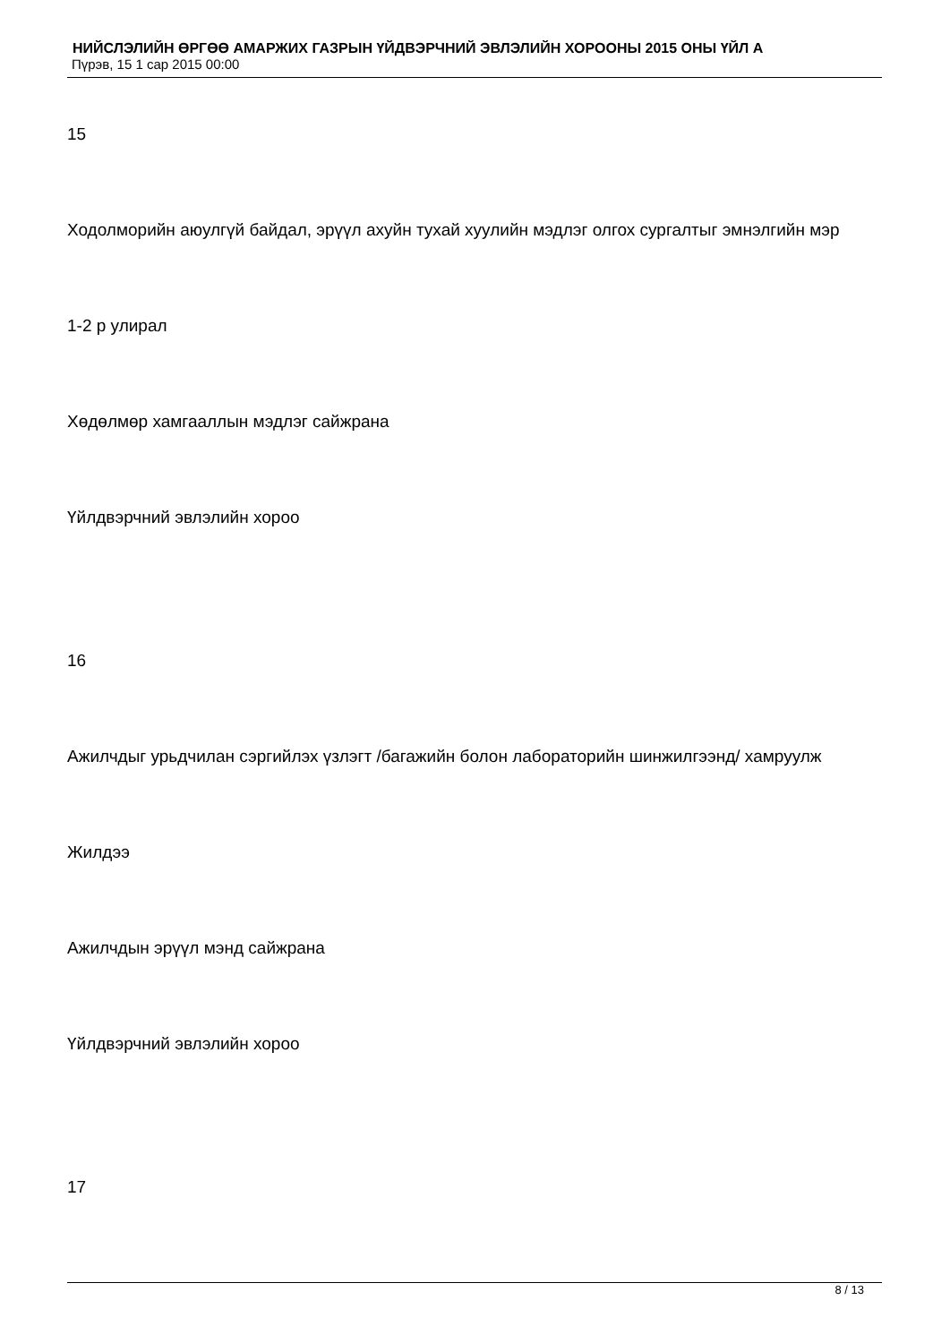НИЙСЛЭЛИЙН ӨРГӨӨ АМАРЖИХ ГАЗРЫН ҮЙДВЭРЧНИЙ ЭВЛЭЛИЙН ХОРООНЫ 2015 ОНЫ ҮЙЛ А
Пүрэв, 15 1 сар 2015 00:00
15
Ходолморийн аюулгүй байдал, эрүүл ахуйн тухай хуулийн мэдлэг олгох сургалтыг эмнэлгийн мэр
1-2 р улирал
Хөдөлмөр хамгааллын мэдлэг сайжрана
Үйлдвэрчний эвлэлийн хороо
16
Ажилчдыг урьдчилан сэргийлэх үзлэгт /багажийн болон лабораторийн шинжилгээнд/ хамруулж
Жилдээ
Ажилчдын эрүүл мэнд сайжрана
Үйлдвэрчний эвлэлийн хороо
17
8 / 13